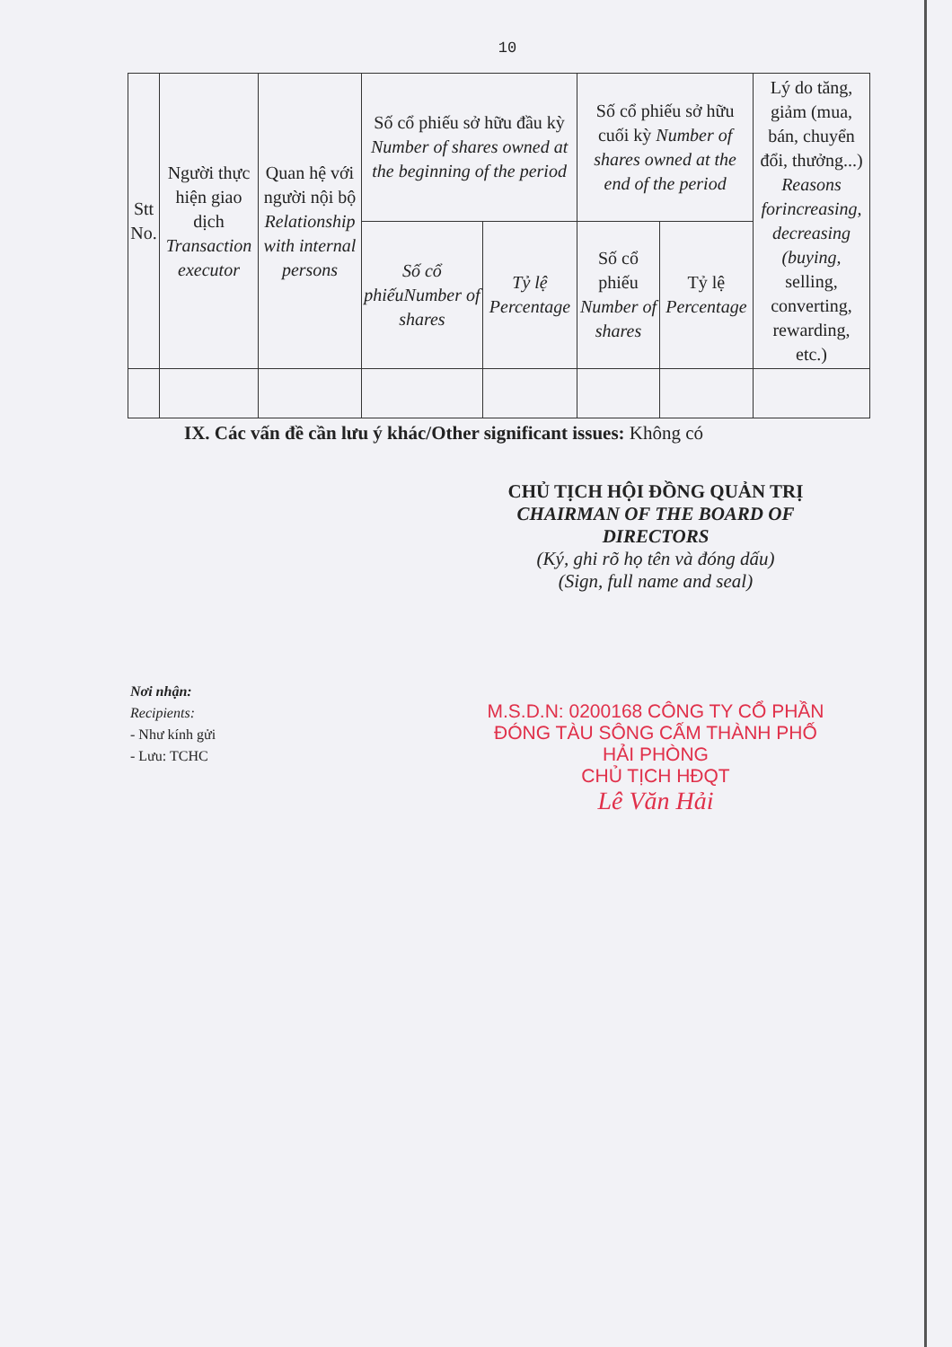10
| Stt No. | Người thực hiện giao dịch Transaction executor | Quan hệ với người nội bộ Relationship with internal persons | Số cổ phiếu sở hữu đầu kỳ Number of shares owned at the beginning of the period | | Số cổ phiếu sở hữu cuối kỳ Number of shares owned at the end of the period | | Lý do tăng, giảm (mua, bán, chuyển đổi, thưởng...) Reasons forincreasing, decreasing (buying, selling, converting, rewarding, etc.) |
| --- | --- | --- | --- | --- | --- | --- | --- |
| | | | Số cổ phiếuNumber of shares | Tỷ lệ Percentage | Số cổ phiếu Number of shares | Tỷ lệ Percentage | |
IX. Các vấn đề cần lưu ý khác/Other significant issues: Không có
CHỦ TỊCH HỘI ĐỒNG QUẢN TRỊ
CHAIRMAN OF THE BOARD OF DIRECTORS
(Ký, ghi rõ họ tên và đóng dấu)
(Sign, full name and seal)
M.S.D.N: 0200168 CÔNG TY CỔ PHẦN ĐÓNG TÀU SÔNG CẤM THÀNH PHỐ HẢI PHÒNG
CHỦ TỊCH HĐQT
Lê Văn Hải
Nơi nhận:
Recipients:
- Như kính gửi
- Lưu: TCHC